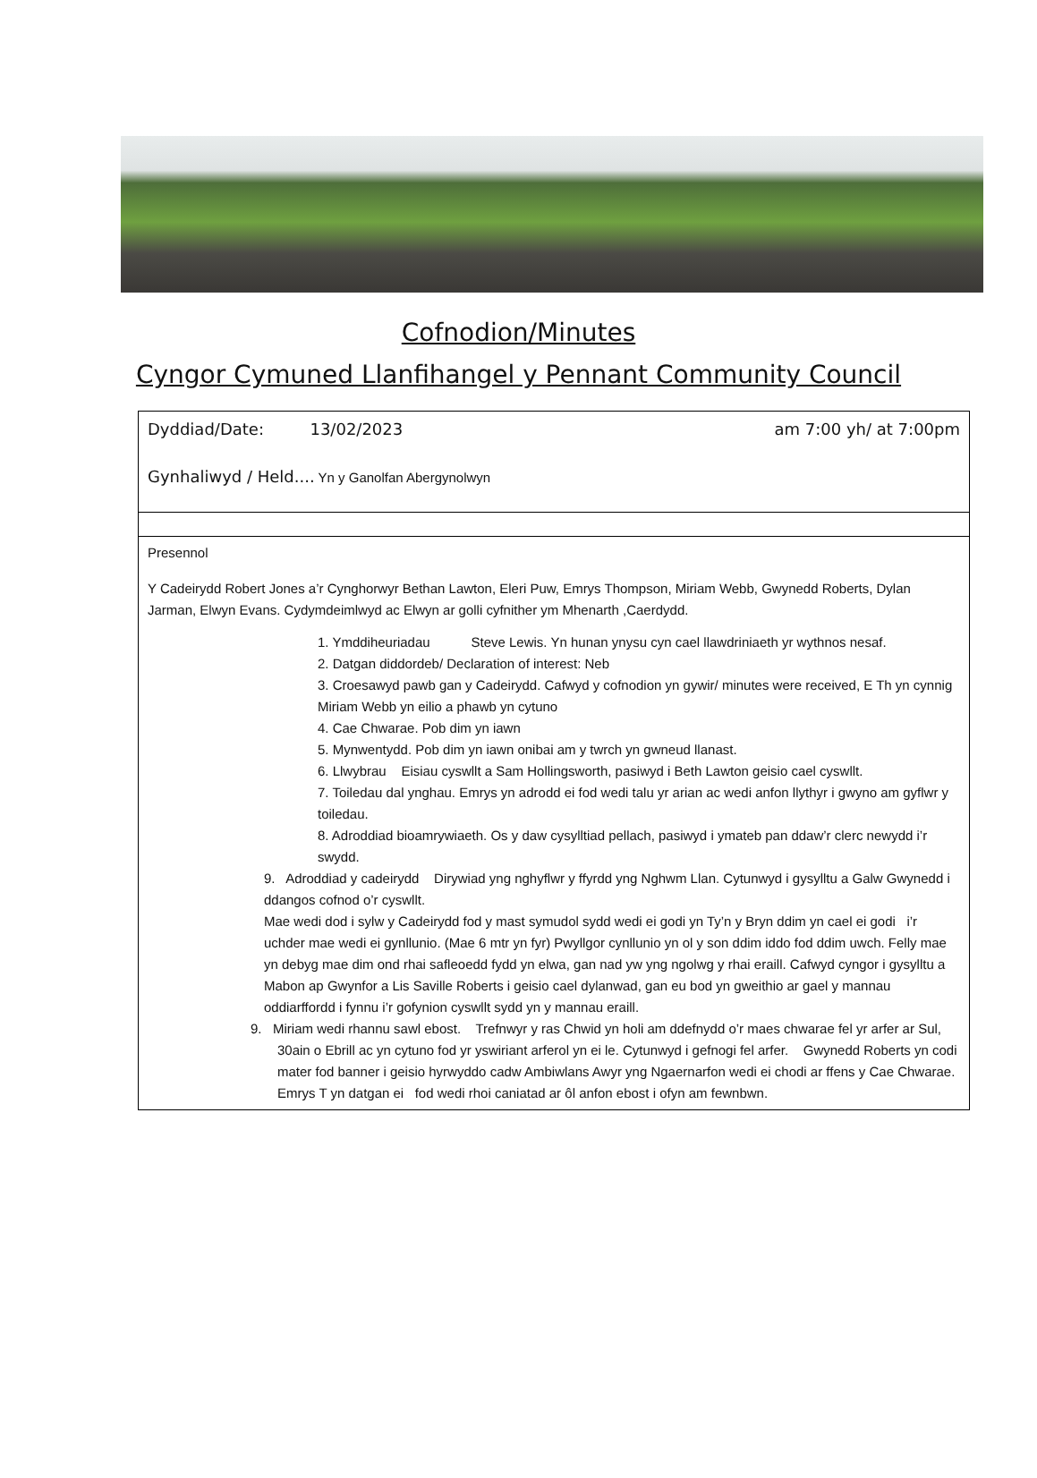Cofnodion/Minutes
Cyngor Cymuned Llanfihangel y Pennant Community Council
| Dyddiad/Date: 13/02/2023 am 7:00 yh/ at 7:00pm Gynhaliwyd / Held.... Yn y Ganolfan Abergynolwyn |
| Presennol Y Cadeirydd Robert Jones a’r Cynghorwyr Bethan Lawton, Eleri Puw, Emrys Thompson, Miriam Webb, Gwynedd Roberts, Dylan Jarman, Elwyn Evans. Cydymdeimlwyd ac Elwyn ar golli cyfnither ym Mhenarth ,Caerdydd. 1. Ymddiheuriadau Steve Lewis. Yn hunan ynysu cyn cael llawdriniaeth yr wythnos nesaf. 2. Datgan diddordeb/ Declaration of interest: Neb 3. Croesawyd pawb gan y Cadeirydd. Cafwyd y cofnodion yn gywir/ minutes were received, E Th yn cynnig Miriam Webb yn eilio a phawb yn cytuno 4. Cae Chwarae. Pob dim yn iawn 5. Mynwentydd. Pob dim yn iawn onibai am y twrch yn gwneud llanast. 6. Llwybrau Eisiau cyswllt a Sam Hollingsworth, pasiwyd i Beth Lawton geisio cael cyswllt. 7. Toiledau dal ynghau. Emrys yn adrodd ei fod wedi talu yr arian ac wedi anfon llythyr i gwyno am gyflwr y toiledau. 8. Adroddiad bioamrywiaeth. Os y daw cysylltiad pellach, pasiwyd i ymateb pan ddaw’r clerc newydd i’r swydd. 9. Adroddiad y cadeirydd Dirywiad yng nghyflwr y ffyrdd yng Nghwm Llan. Cytunwyd i gysylltu a Galw Gwynedd i ddangos cofnod o’r cyswllt. Mae wedi dod i sylw y Cadeirydd fod y mast symudol sydd wedi ei godi yn Ty’n y Bryn ddim yn cael ei godi i’r uchder mae wedi ei gynllunio. (Mae 6 mtr yn fyr) Pwyllgor cynllunio yn ol y son ddim iddo fod ddim uwch. Felly mae yn debyg mae dim ond rhai safleoedd fydd yn elwa, gan nad yw yng ngolwg y rhai eraill. Cafwyd cyngor i gysylltu a Mabon ap Gwynfor a Lis Saville Roberts i geisio cael dylanwad, gan eu bod yn gweithio ar gael y mannau oddiarffordd i fynnu i’r gofynion cyswllt sydd yn y mannau eraill. 9. Miriam wedi rhannu sawl ebost. Trefnwyr y ras Chwid yn holi am ddefnydd o’r maes chwarae fel yr arfer ar Sul, 30ain o Ebrill ac yn cytuno fod yr yswiriant arferol yn ei le. Cytunwyd i gefnogi fel arfer. Gwynedd Roberts yn codi mater fod banner i geisio hyrwyddo cadw Ambiwlans Awyr yng Ngaernarfon wedi ei chodi ar ffens y Cae Chwarae. Emrys T yn datgan ei fod wedi rhoi caniatad ar ôl anfon ebost i ofyn am fewnbwn. |